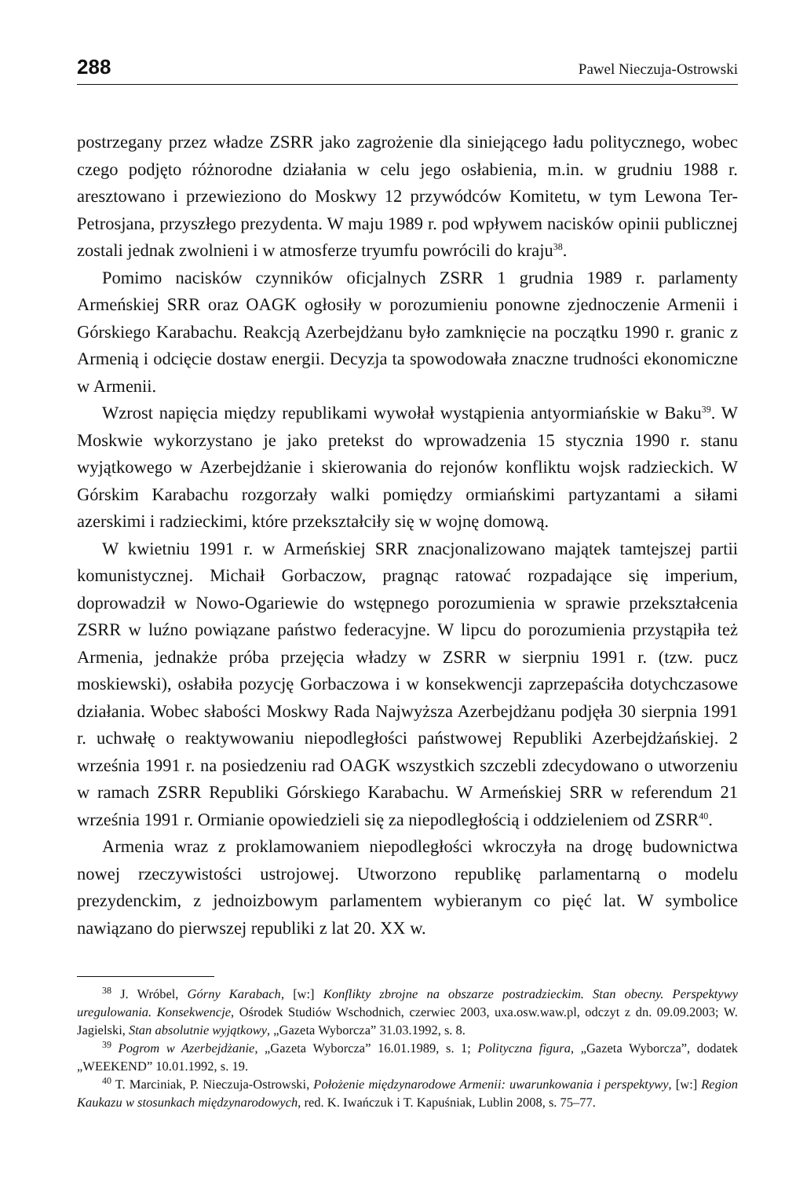288 Pawel Nieczuja-Ostrowski
postrzegany przez władze ZSRR jako zagrożenie dla siniejącego ładu politycznego, wobec czego podjęto różnorodne działania w celu jego osłabienia, m.in. w grudniu 1988 r. aresztowano i przewieziono do Moskwy 12 przywódców Komitetu, w tym Lewona Ter-Petrosjana, przyszłego prezydenta. W maju 1989 r. pod wpływem nacisków opinii publicznej zostali jednak zwolnieni i w atmosferze tryumfu powrócili do kraju<sup>38</sup>.
Pomimo nacisków czynników oficjalnych ZSRR 1 grudnia 1989 r. parlamenty Armeńskiej SRR oraz OAGK ogłosiły w porozumieniu ponowne zjednoczenie Armenii i Górskiego Karabachu. Reakcją Azerbejdżanu było zamknięcie na początku 1990 r. granic z Armenią i odcięcie dostaw energii. Decyzja ta spowodowała znaczne trudności ekonomiczne w Armenii.
Wzrost napięcia między republikami wywołał wystąpienia antyormiańskie w Baku<sup>39</sup>. W Moskwie wykorzystano je jako pretekst do wprowadzenia 15 stycznia 1990 r. stanu wyjątkowego w Azerbejdżanie i skierowania do rejonów konfliktu wojsk radzieckich. W Górskim Karabachu rozgorzały walki pomiędzy ormiańskimi partyzantami a siłami azerskimi i radzieckimi, które przekształciły się w wojnę domową.
W kwietniu 1991 r. w Armeńskiej SRR znacjonalizowano majątek tamtejszej partii komunistycznej. Michaił Gorbaczow, pragnąc ratować rozpadające się imperium, doprowadził w Nowo-Ogariewie do wstępnego porozumienia w sprawie przekształcenia ZSRR w luźno powiązane państwo federacyjne. W lipcu do porozumienia przystąpiła też Armenia, jednakże próba przejęcia władzy w ZSRR w sierpniu 1991 r. (tzw. pucz moskiewski), osłabiła pozycję Gorbaczowa i w konsekwencji zaprzepaściła dotychczasowe działania. Wobec słabości Moskwy Rada Najwyższa Azerbejdżanu podjęła 30 sierpnia 1991 r. uchwałę o reaktywowaniu niepodległości państwowej Republiki Azerbejdżańskiej. 2 września 1991 r. na posiedzeniu rad OAGK wszystkich szczebli zdecydowano o utworzeniu w ramach ZSRR Republiki Górskiego Karabachu. W Armeńskiej SRR w referendum 21 września 1991 r. Ormianie opowiedzieli się za niepodległością i oddzieleniem od ZSRR<sup>40</sup>.
Armenia wraz z proklamowaniem niepodległości wkroczyła na drogę budownictwa nowej rzeczywistości ustrojowej. Utworzono republikę parlamentarną o modelu prezydenckim, z jednoizbowym parlamentem wybieranym co pięć lat. W symbolice nawiązano do pierwszej republiki z lat 20. XX w.
<sup>38</sup> J. Wróbel, Górny Karabach, [w:] Konflikty zbrojne na obszarze postradzieckim. Stan obecny. Perspektywy uregulowania. Konsekwencje, Ośrodek Studiów Wschodnich, czerwiec 2003, uxa.osw.waw.pl, odczyt z dn. 09.09.2003; W. Jagielski, Stan absolutnie wyjątkowy, „Gazeta Wyborcza” 31.03.1992, s. 8.
<sup>39</sup> Pogrom w Azerbejdżanie, „Gazeta Wyborcza” 16.01.1989, s. 1; Polityczna figura, „Gazeta Wyborcza”, dodatek „WEEKEND” 10.01.1992, s. 19.
<sup>40</sup> T. Marciniak, P. Nieczuja-Ostrowski, Położenie międzynarodowe Armenii: uwarunkowania i perspektywy, [w:] Region Kaukazu w stosunkach międzynarodowych, red. K. Iwańczuk i T. Kapuśniak, Lublin 2008, s. 75–77.